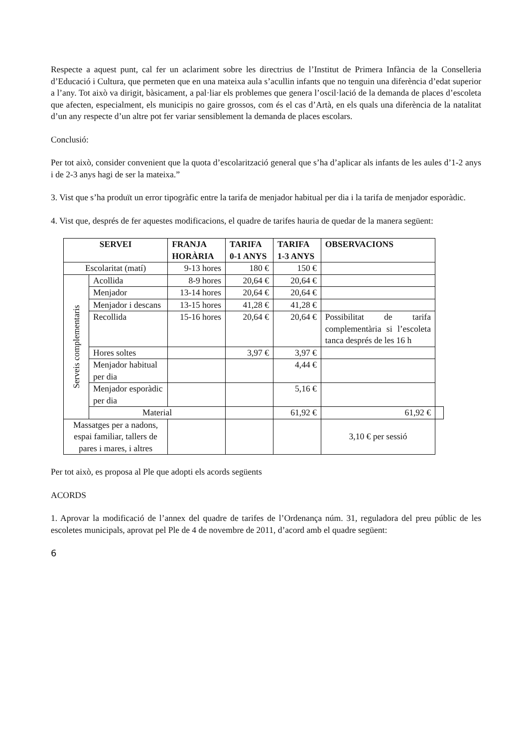Respecte a aquest punt, cal fer un aclariment sobre les directrius de l’Institut de Primera Infància de la Conselleria d’Educació i Cultura, que permeten que en una mateixa aula s’acullin infants que no tenguin una diferència d’edat superior a l’any. Tot això va dirigit, bàsicament, a pal·liar els problemes que genera l’oscil·lació de la demanda de places d’escoleta que afecten, especialment, els municipis no gaire grossos, com és el cas d’Artà, en els quals una diferència de la natalitat d’un any respecte d’un altre pot fer variar sensiblement la demanda de places escolars.
Conclusió:
Per tot això, consider convenient que la quota d’escolarització general que s’ha d’aplicar als infants de les aules d’1-2 anys i de 2-3 anys hagi de ser la mateixa.”
3. Vist que s’ha produït un error tipogràfic entre la tarifa de menjador habitual per dia i la tarifa de menjador esporàdic.
4. Vist que, després de fer aquestes modificacions, el quadre de tarifes hauria de quedar de la manera següent:
| SERVEI | | FRANJA HORÀRIA | TARIFA 0-1 ANYS | TARIFA 1-3 ANYS | OBSERVACIONS | |
| --- | --- | --- | --- | --- | --- | --- |
| Escolaritat (matí) | | 9-13 hores | 180 € | 150 € | | |
| Serveis complementaris | Acollida | 8-9 hores | 20,64 € | 20,64 € | | |
| | Menjador | 13-14 hores | 20,64 € | 20,64 € | | |
| | Menjador i descans | 13-15 hores | 41,28 € | 41,28 € | | |
| | Recollida | 15-16 hores | 20,64 € | 20,64 € | Possibilitat de tarifa complementària si l’escoleta tanca després de les 16 h | |
| | Hores soltes | | 3,97 € | 3,97 € | | |
| | Menjador habitual per dia | | | 4,44 € | | |
| | Menjador esporàdic per dia | | | 5,16 € | | |
| | Material | | | 61,92 € | 61,92 € | |
| Massatges per a nadons, espai familiar, tallers de pares i mares, i altres | | | | | 3,10 € per sessió | |
Per tot això, es proposa al Ple que adopti els acords següents
ACORDS
1. Aprovar la modificació de l’annex del quadre de tarifes de l’Ordenança núm. 31, reguladora del preu públic de les escoletes municipals, aprovat pel Ple de 4 de novembre de 2011, d’acord amb el quadre següent:
6